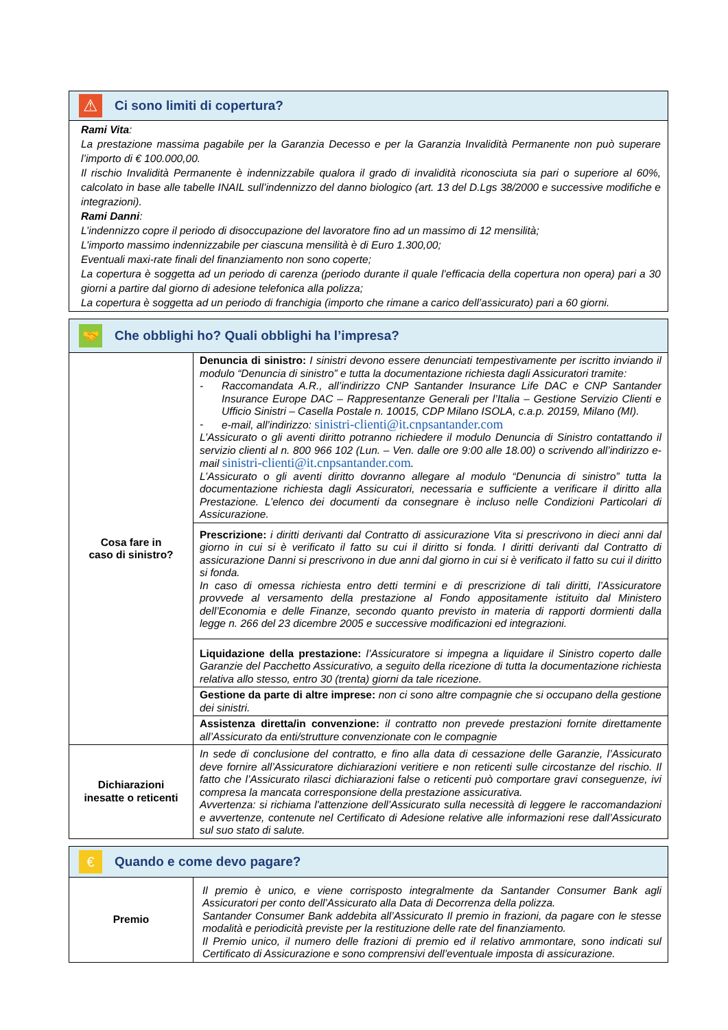⚠
Ci sono limiti di copertura?
Rami Vita:
La prestazione massima pagabile per la Garanzia Decesso e per la Garanzia Invalidità Permanente non può superare l’importo di € 100.000,00.
Il rischio Invalidità Permanente è indennizzabile qualora il grado di invalidità riconosciuta sia pari o superiore al 60%, calcolato in base alle tabelle INAIL sull’indennizzo del danno biologico (art. 13 del D.Lgs 38/2000 e successive modifiche e integrazioni).
Rami Danni:
L’indennizzo copre il periodo di disoccupazione del lavoratore fino ad un massimo di 12 mensilità;
L’importo massimo indennizzabile per ciascuna mensilità è di Euro 1.300,00;
Eventuali maxi-rate finali del finanziamento non sono coperte;
La copertura è soggetta ad un periodo di carenza (periodo durante il quale l’efficacia della copertura non opera) pari a 30 giorni a partire dal giorno di adesione telefonica alla polizza;
La copertura è soggetta ad un periodo di franchigia (importo che rimane a carico dell’assicurato) pari a 60 giorni.
🤝
Che obblighi ho? Quali obblighi ha l’impresa?
| Cosa fare in caso di sinistro? | Denuncia di sinistro: I sinistri devono essere denunciati tempestivamente per iscritto inviando il modulo “Denuncia di sinistro” e tutta la documentazione richiesta dagli Assicuratori tramite: - Raccomandata A.R., all’indirizzo CNP Santander Insurance Life DAC e CNP Santander Insurance Europe DAC – Rappresentanze Generali per l’Italia – Gestione Servizio Clienti e Ufficio Sinistri – Casella Postale n. 10015, CDP Milano ISOLA, c.a.p. 20159, Milano (MI). - e-mail, all’indirizzo: sinistri-clienti@it.cnpsantander.com L’Assicurato o gli aventi diritto potranno richiedere il modulo Denuncia di Sinistro contattando il servizio clienti al n. 800 966 102 (Lun. – Ven. dalle ore 9:00 alle 18.00) o scrivendo all’indirizzo e-mail sinistri-clienti@it.cnpsantander.com . L’Assicurato o gli aventi diritto dovranno allegare al modulo “Denuncia di sinistro” tutta la documentazione richiesta dagli Assicuratori, necessaria e sufficiente a verificare il diritto alla Prestazione. L’elenco dei documenti da consegnare è incluso nelle Condizioni Particolari di Assicurazione. |
| | Prescrizione: i diritti derivanti dal Contratto di assicurazione Vita si prescrivono in dieci anni dal giorno in cui si è verificato il fatto su cui il diritto si fonda. I diritti derivanti dal Contratto di assicurazione Danni si prescrivono in due anni dal giorno in cui si è verificato il fatto su cui il diritto si fonda. In caso di omessa richiesta entro detti termini e di prescrizione di tali diritti, l’Assicuratore provvede al versamento della prestazione al Fondo appositamente istituito dal Ministero dell’Economia e delle Finanze, secondo quanto previsto in materia di rapporti dormienti dalla legge n. 266 del 23 dicembre 2005 e successive modificazioni ed integrazioni. |
| | Liquidazione della prestazione: l’Assicuratore si impegna a liquidare il Sinistro coperto dalle Garanzie del Pacchetto Assicurativo, a seguito della ricezione di tutta la documentazione richiesta relativa allo stesso, entro 30 (trenta) giorni da tale ricezione. |
| | Gestione da parte di altre imprese: non ci sono altre compagnie che si occupano della gestione dei sinistri. |
| | Assistenza diretta/in convenzione: il contratto non prevede prestazioni fornite direttamente all’Assicurato da enti/strutture convenzionate con le compagnie |
| Dichiarazioni inesatte o reticenti | In sede di conclusione del contratto, e fino alla data di cessazione delle Garanzie, l’Assicurato deve fornire all’Assicuratore dichiarazioni veritiere e non reticenti sulle circostanze del rischio. Il fatto che l’Assicurato rilasci dichiarazioni false o reticenti può comportare gravi conseguenze, ivi compresa la mancata corresponsione della prestazione assicurativa. Avvertenza: si richiama l'attenzione dell’Assicurato sulla necessità di leggere le raccomandazioni e avvertenze, contenute nel Certificato di Adesione relative alle informazioni rese dall’Assicurato sul suo stato di salute. |
€
Quando e come devo pagare?
| Premio | Il premio è unico, e viene corrisposto integralmente da Santander Consumer Bank agli Assicuratori per conto dell’Assicurato alla Data di Decorrenza della polizza. Santander Consumer Bank addebita all’Assicurato Il premio in frazioni, da pagare con le stesse modalità e periodicità previste per la restituzione delle rate del finanziamento. Il Premio unico, il numero delle frazioni di premio ed il relativo ammontare, sono indicati sul Certificato di Assicurazione e sono comprensivi dell’eventuale imposta di assicurazione. |